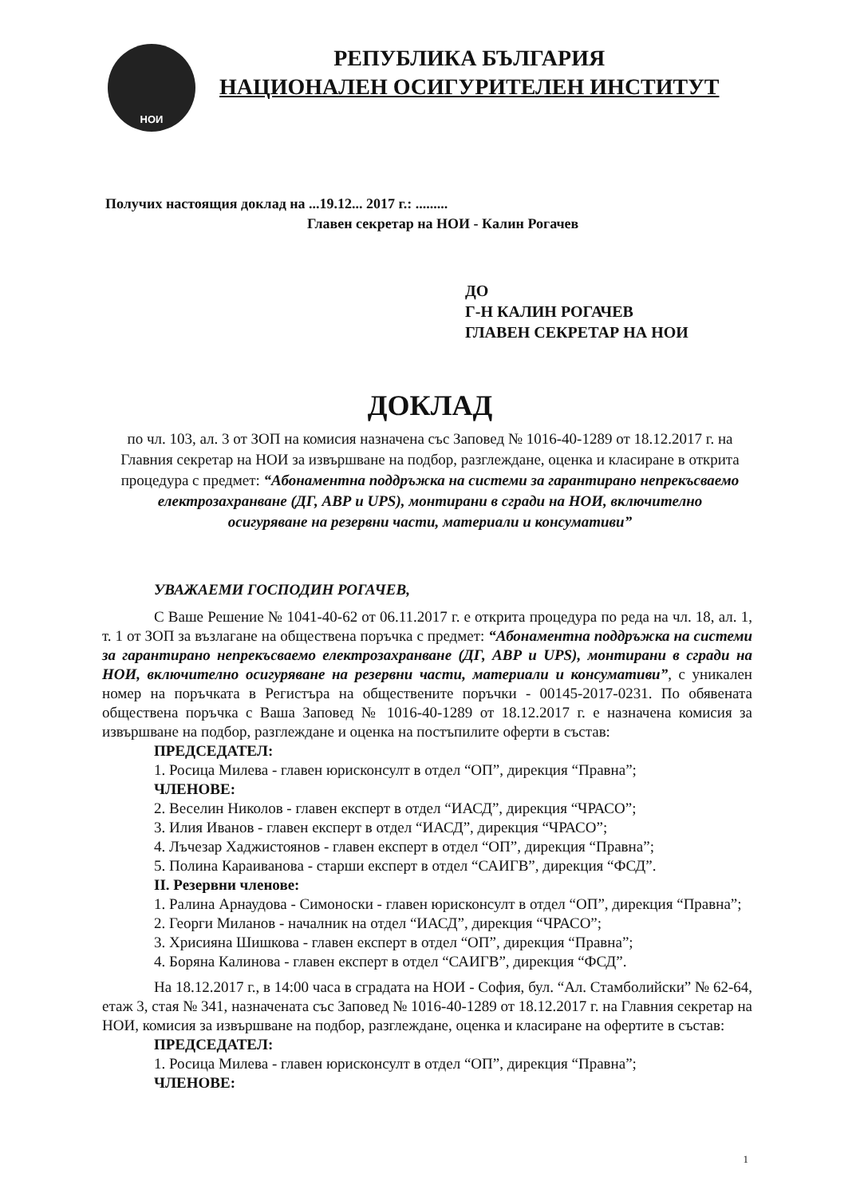НОИ
РЕПУБЛИКА БЪЛГАРИЯ
НАЦИОНАЛЕН ОСИГУРИТЕЛЕН ИНСТИТУТ
Получих настоящия доклад на ...19.12... 2017 г.: .........
Главен секретар на НОИ - Калин Рогачев
ДО
Г-Н КАЛИН РОГАЧЕВ
ГЛАВЕН СЕКРЕТАР НА НОИ
ДОКЛАД
по чл. 103, ал. 3 от ЗОП на комисия назначена със Заповед № 1016-40-1289 от 18.12.2017 г. на Главния секретар на НОИ за извършване на подбор, разглеждане, оценка и класиране в открита процедура с предмет: “Абонаментна поддръжка на системи за гарантирано непрекъсваемо електрозахранване (ДГ, АВР и UPS), монтирани в сгради на НОИ, включително осигуряване на резервни части, материали и консумативи”
УВАЖАЕМИ ГОСПОДИН РОГАЧЕВ,
С Ваше Решение № 1041-40-62 от 06.11.2017 г. е открита процедура по реда на чл. 18, ал. 1, т. 1 от ЗОП за възлагане на обществена поръчка с предмет: “Абонаментна поддръжка на системи за гарантирано непрекъсваемо електрозахранване (ДГ, АВР и UPS), монтирани в сгради на НОИ, включително осигуряване на резервни части, материали и консумативи”, с уникален номер на поръчката в Регистъра на обществените поръчки - 00145-2017-0231. По обявената обществена поръчка с Ваша Заповед № 1016-40-1289 от 18.12.2017 г. е назначена комисия за извършване на подбор, разглеждане и оценка на постъпилите оферти в състав:
ПРЕДСЕДАТЕЛ:
1. Росица Милева - главен юрисконсулт в отдел “ОП”, дирекция “Правна”;
ЧЛЕНОВЕ:
2. Веселин Николов - главен експерт в отдел “ИАСД”, дирекция “ЧРАСО”;
3. Илия Иванов - главен експерт в отдел “ИАСД”, дирекция “ЧРАСО”;
4. Лъчезар Хаджистоянов - главен експерт в отдел “ОП”, дирекция “Правна”;
5. Полина Караиванова - старши експерт в отдел “САИГВ”, дирекция “ФСД”.
II. Резервни членове:
1. Ралина Арнаудова - Симоноски - главен юрисконсулт в отдел “ОП”, дирекция “Правна”;
2. Георги Миланов - началник на отдел “ИАСД”, дирекция “ЧРАСО”;
3. Хрисияна Шишкова - главен експерт в отдел “ОП”, дирекция “Правна”;
4. Боряна Калинова - главен експерт в отдел “САИГВ”, дирекция “ФСД”.
На 18.12.2017 г., в 14:00 часа в сградата на НОИ - София, бул. “Ал. Стамболийски” № 62-64, етаж 3, стая № 341, назначената със Заповед № 1016-40-1289 от 18.12.2017 г. на Главния секретар на НОИ, комисия за извършване на подбор, разглеждане, оценка и класиране на офертите в състав:
ПРЕДСЕДАТЕЛ:
1. Росица Милева - главен юрисконсулт в отдел “ОП”, дирекция “Правна”;
ЧЛЕНОВЕ:
1